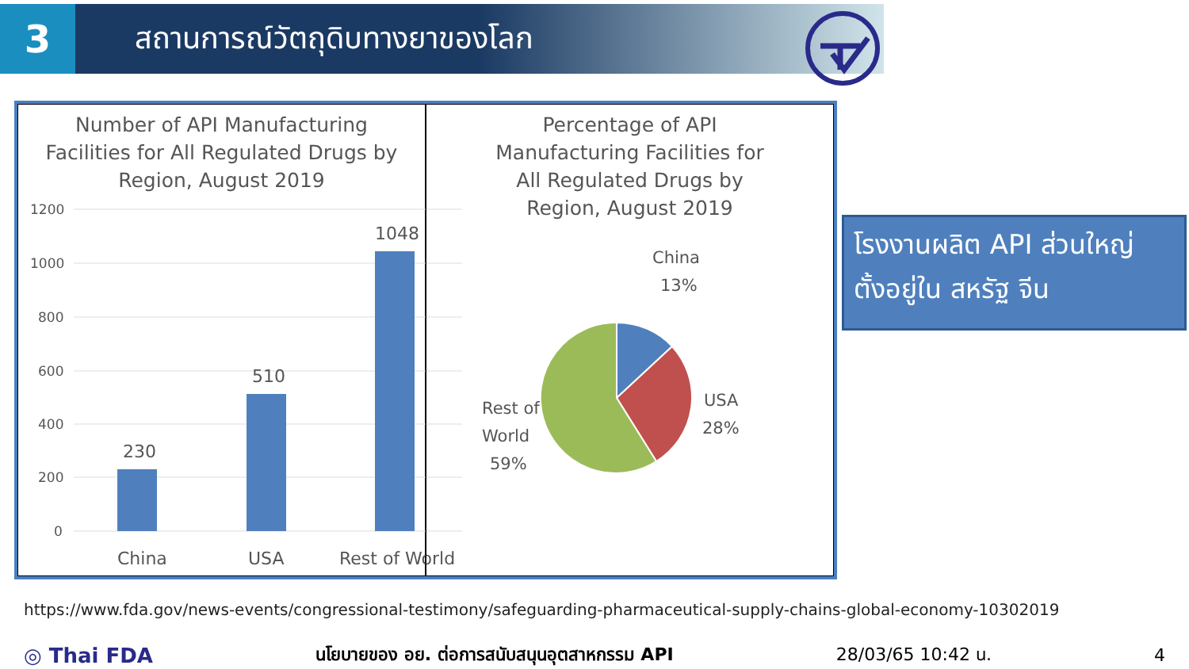3
สถานการณ์วัตถุดิบทางยาของโลก
Number of API Manufacturing
Facilities for All Regulated Drugs by
Region, August 2019
1200
1000
800
600
400
200
0
230
510
1048
China
USA
Rest of World
Percentage of API
Manufacturing Facilities for
All Regulated Drugs by
Region, August 2019
China
13%
USA
28%
Rest of
World
59%
โรงงานผลิต API ส่วนใหญ่
ตั้งอยู่ใน สหรัฐ จีน
https://www.fda.gov/news-events/congressional-testimony/safeguarding-pharmaceutical-supply-chains-global-economy-10302019
◎ Thai FDA นโยบายของ อย. ต่อการสนับสนุนอุตสาหกรรม API 28/03/65 10:42 น. 4